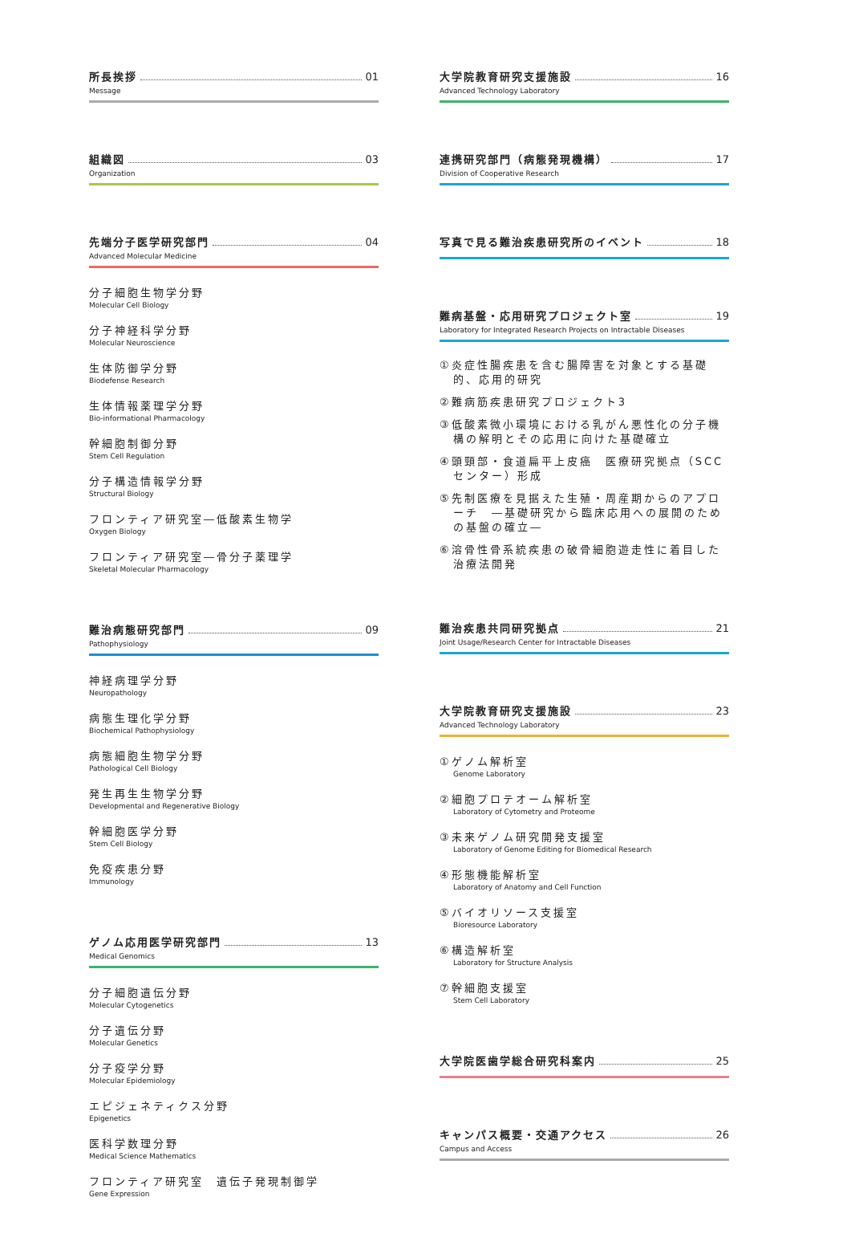所長挨拶 01
Message
組織図 03
Organization
先端分子医学研究部門 04
Advanced Molecular Medicine
分子細胞生物学分野
Molecular Cell Biology
分子神経科学分野
Molecular Neuroscience
生体防御学分野
Biodefense Research
生体情報薬理学分野
Bio-informational Pharmacology
幹細胞制御分野
Stem Cell Regulation
分子構造情報学分野
Structural Biology
フロンティア研究室―低酸素生物学
Oxygen Biology
フロンティア研究室―骨分子薬理学
Skeletal Molecular Pharmacology
難治病態研究部門 09
Pathophysiology
神経病理学分野
Neuropathology
病態生理化学分野
Biochemical Pathophysiology
病態細胞生物学分野
Pathological Cell Biology
発生再生生物学分野
Developmental and Regenerative Biology
幹細胞医学分野
Stem Cell Biology
免疫疾患分野
Immunology
ゲノム応用医学研究部門 13
Medical Genomics
分子細胞遺伝分野
Molecular Cytogenetics
分子遺伝分野
Molecular Genetics
分子疫学分野
Molecular Epidemiology
エピジェネティクス分野
Epigenetics
医科学数理分野
Medical Science Mathematics
フロンティア研究室　遺伝子発現制御学
Gene Expression
大学院教育研究支援施設 16
Advanced Technology Laboratory
連携研究部門（病態発現機構） 17
Division of Cooperative Research
写真で見る難治疾患研究所のイベント 18
難病基盤・応用研究プロジェクト室 19
Laboratory for Integrated Research Projects on Intractable Diseases
①炎症性腸疾患を含む腸障害を対象とする基礎的、応用的研究
②難病筋疾患研究プロジェクト3
③低酸素微小環境における乳がん悪性化の分子機構の解明とその応用に向けた基礎確立
④頭頸部・食道扁平上皮癌　医療研究拠点（SCCセンター）形成
⑤先制医療を見据えた生殖・周産期からのアプローチ　―基礎研究から臨床応用への展開のための基盤の確立―
⑥溶骨性骨系統疾患の破骨細胞遊走性に着目した治療法開発
難治疾患共同研究拠点 21
Joint Usage/Research Center for Intractable Diseases
大学院教育研究支援施設 23
Advanced Technology Laboratory
①ゲノム解析室
Genome Laboratory
②細胞プロテオーム解析室
Laboratory of Cytometry and Proteome
③未来ゲノム研究開発支援室
Laboratory of Genome Editing for Biomedical Research
④形態機能解析室
Laboratory of Anatomy and Cell Function
⑤バイオリソース支援室
Bioresource Laboratory
⑥構造解析室
Laboratory for Structure Analysis
⑦幹細胞支援室
Stem Cell Laboratory
大学院医歯学総合研究科案内 25
キャンパス概要・交通アクセス 26
Campus and Access